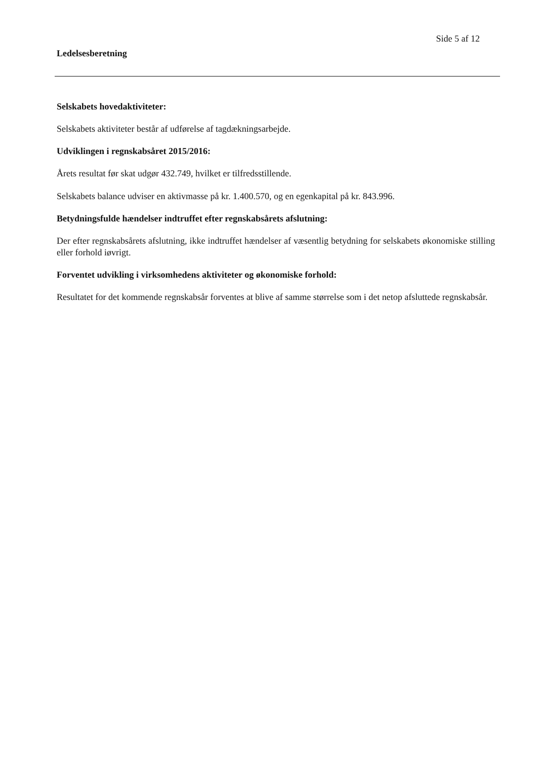Side 5 af 12
Ledelsesberetning
Selskabets hovedaktiviteter:
Selskabets aktiviteter består af udførelse af tagdækningsarbejde.
Udviklingen i regnskabsåret 2015/2016:
Årets resultat før skat udgør 432.749, hvilket er tilfredsstillende.
Selskabets balance udviser en aktivmasse på kr. 1.400.570, og en egenkapital på kr. 843.996.
Betydningsfulde hændelser indtruffet efter regnskabsårets afslutning:
Der efter regnskabsårets afslutning, ikke indtruffet hændelser af væsentlig betydning for selskabets økonomiske stilling eller forhold iøvrigt.
Forventet udvikling i virksomhedens aktiviteter og økonomiske forhold:
Resultatet for det kommende regnskabsår forventes at blive af samme størrelse som i det netop afsluttede regnskabsår.